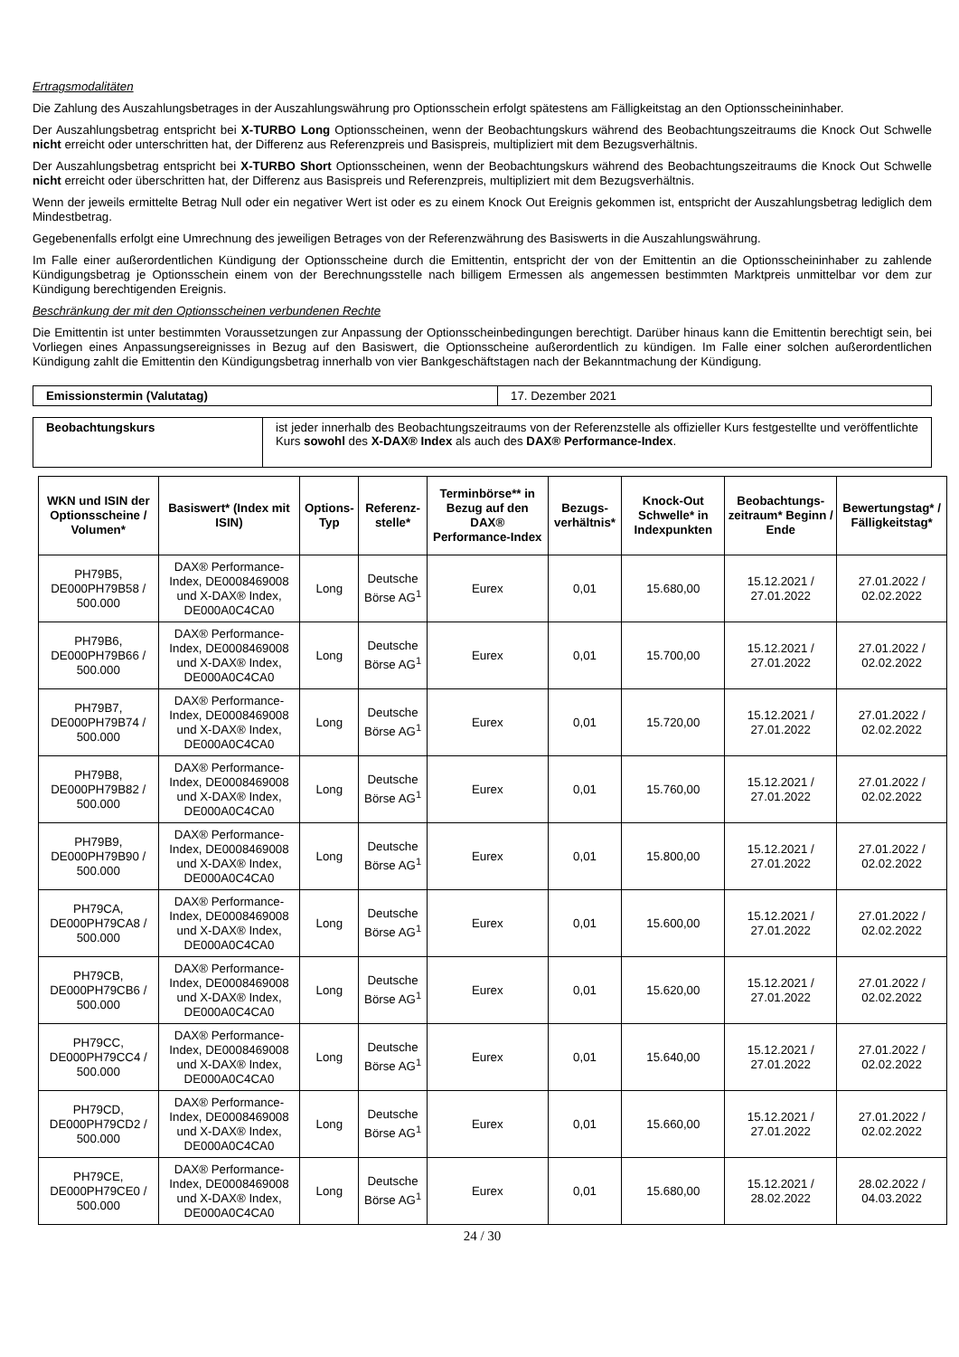Ertragsmodalitäten
Die Zahlung des Auszahlungsbetrages in der Auszahlungswährung pro Optionsschein erfolgt spätestens am Fälligkeitstag an den Optionsscheininhaber.
Der Auszahlungsbetrag entspricht bei X-TURBO Long Optionsscheinen, wenn der Beobachtungskurs während des Beobachtungszeitraums die Knock Out Schwelle nicht erreicht oder unterschritten hat, der Differenz aus Referenzpreis und Basispreis, multipliziert mit dem Bezugsverhältnis.
Der Auszahlungsbetrag entspricht bei X-TURBO Short Optionsscheinen, wenn der Beobachtungskurs während des Beobachtungszeitraums die Knock Out Schwelle nicht erreicht oder überschritten hat, der Differenz aus Basispreis und Referenzpreis, multipliziert mit dem Bezugsverhältnis.
Wenn der jeweils ermittelte Betrag Null oder ein negativer Wert ist oder es zu einem Knock Out Ereignis gekommen ist, entspricht der Auszahlungsbetrag lediglich dem Mindestbetrag.
Gegebenenfalls erfolgt eine Umrechnung des jeweiligen Betrages von der Referenzwährung des Basiswerts in die Auszahlungswährung.
Im Falle einer außerordentlichen Kündigung der Optionsscheine durch die Emittentin, entspricht der von der Emittentin an die Optionsscheininhaber zu zahlende Kündigungsbetrag je Optionsschein einem von der Berechnungsstelle nach billigem Ermessen als angemessen bestimmten Marktpreis unmittelbar vor dem zur Kündigung berechtigenden Ereignis.
Beschränkung der mit den Optionsscheinen verbundenen Rechte
Die Emittentin ist unter bestimmten Voraussetzungen zur Anpassung der Optionsscheinbedingungen berechtigt. Darüber hinaus kann die Emittentin berechtigt sein, bei Vorliegen eines Anpassungsereignisses in Bezug auf den Basiswert, die Optionsscheine außerordentlich zu kündigen. Im Falle einer solchen außerordentlichen Kündigung zahlt die Emittentin den Kündigungsbetrag innerhalb von vier Bankgeschäftstagen nach der Bekanntmachung der Kündigung.
| Emissionstermin (Valutatag) | 17. Dezember 2021 |
| Beobachtungskurs | ist jeder innerhalb des Beobachtungszeitraums von der Referenzstelle als offizieller Kurs festgestellte und veröffentlichte Kurs sowohl des X-DAX® Index als auch des DAX® Performance-Index . |
| WKN und ISIN der Optionsscheine / Volumen* | Basiswert* (Index mit ISIN) | Options-Typ | Referenz-stelle* | Terminbörse** in Bezug auf den DAX® Performance-Index | Bezugs-verhältnis* | Knock-Out Schwelle* in Indexpunkten | Beobachtungs-zeitraum* Beginn / Ende | Bewertungstag* / Fälligkeitstag* |
| --- | --- | --- | --- | --- | --- | --- | --- | --- |
| PH79B5, DE000PH79B58 / 500.000 | DAX® Performance-Index, DE0008469008 und X-DAX® Index, DE000A0C4CA0 | Long | Deutsche Börse AG<sup>1</sup> | Eurex | 0,01 | 15.680,00 | 15.12.2021 / 27.01.2022 | 27.01.2022 / 02.02.2022 |
| PH79B6, DE000PH79B66 / 500.000 | DAX® Performance-Index, DE0008469008 und X-DAX® Index, DE000A0C4CA0 | Long | Deutsche Börse AG<sup>1</sup> | Eurex | 0,01 | 15.700,00 | 15.12.2021 / 27.01.2022 | 27.01.2022 / 02.02.2022 |
| PH79B7, DE000PH79B74 / 500.000 | DAX® Performance-Index, DE0008469008 und X-DAX® Index, DE000A0C4CA0 | Long | Deutsche Börse AG<sup>1</sup> | Eurex | 0,01 | 15.720,00 | 15.12.2021 / 27.01.2022 | 27.01.2022 / 02.02.2022 |
| PH79B8, DE000PH79B82 / 500.000 | DAX® Performance-Index, DE0008469008 und X-DAX® Index, DE000A0C4CA0 | Long | Deutsche Börse AG<sup>1</sup> | Eurex | 0,01 | 15.760,00 | 15.12.2021 / 27.01.2022 | 27.01.2022 / 02.02.2022 |
| PH79B9, DE000PH79B90 / 500.000 | DAX® Performance-Index, DE0008469008 und X-DAX® Index, DE000A0C4CA0 | Long | Deutsche Börse AG<sup>1</sup> | Eurex | 0,01 | 15.800,00 | 15.12.2021 / 27.01.2022 | 27.01.2022 / 02.02.2022 |
| PH79CA, DE000PH79CA8 / 500.000 | DAX® Performance-Index, DE0008469008 und X-DAX® Index, DE000A0C4CA0 | Long | Deutsche Börse AG<sup>1</sup> | Eurex | 0,01 | 15.600,00 | 15.12.2021 / 27.01.2022 | 27.01.2022 / 02.02.2022 |
| PH79CB, DE000PH79CB6 / 500.000 | DAX® Performance-Index, DE0008469008 und X-DAX® Index, DE000A0C4CA0 | Long | Deutsche Börse AG<sup>1</sup> | Eurex | 0,01 | 15.620,00 | 15.12.2021 / 27.01.2022 | 27.01.2022 / 02.02.2022 |
| PH79CC, DE000PH79CC4 / 500.000 | DAX® Performance-Index, DE0008469008 und X-DAX® Index, DE000A0C4CA0 | Long | Deutsche Börse AG<sup>1</sup> | Eurex | 0,01 | 15.640,00 | 15.12.2021 / 27.01.2022 | 27.01.2022 / 02.02.2022 |
| PH79CD, DE000PH79CD2 / 500.000 | DAX® Performance-Index, DE0008469008 und X-DAX® Index, DE000A0C4CA0 | Long | Deutsche Börse AG<sup>1</sup> | Eurex | 0,01 | 15.660,00 | 15.12.2021 / 27.01.2022 | 27.01.2022 / 02.02.2022 |
| PH79CE, DE000PH79CE0 / 500.000 | DAX® Performance-Index, DE0008469008 und X-DAX® Index, DE000A0C4CA0 | Long | Deutsche Börse AG<sup>1</sup> | Eurex | 0,01 | 15.680,00 | 15.12.2021 / 28.02.2022 | 28.02.2022 / 04.03.2022 |
24 / 30